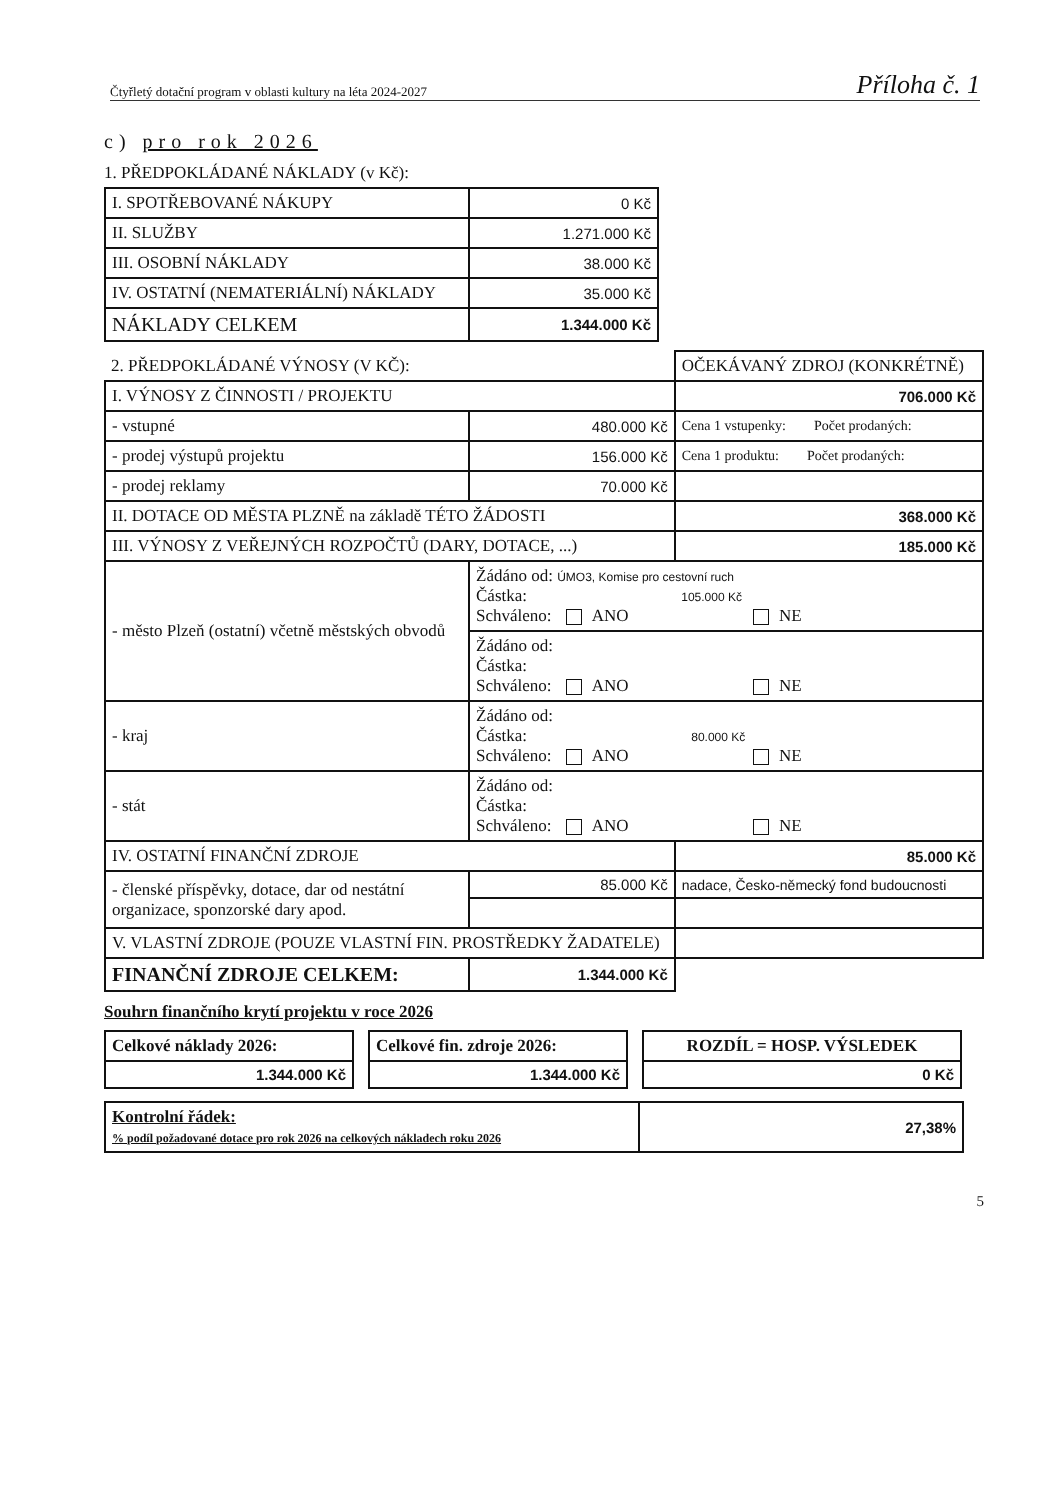Čtyřletý dotační program v oblasti kultury na léta 2024-2027 Příloha č. 1
c) pro rok 2026
1. PŘEDPOKLÁDANÉ NÁKLADY (v Kč):
| I. SPOTŘEBOVANÉ NÁKUPY | 0 Kč |
| II. SLUŽBY | 1.271.000 Kč |
| III. OSOBNÍ NÁKLADY | 38.000 Kč |
| IV. OSTATNÍ (NEMATERIÁLNÍ) NÁKLADY | 35.000 Kč |
| NÁKLADY CELKEM | 1.344.000 Kč |
| 2. PŘEDPOKLÁDANÉ VÝNOSY (V KČ): | | OČEKÁVANÝ ZDROJ (KONKRÉTNĚ) |
| I. VÝNOSY Z ČINNOSTI / PROJEKTU | | 706.000 Kč |
| - vstupné | 480.000 Kč | Cena 1 vstupenky: Počet prodaných: |
| - prodej výstupů projektu | 156.000 Kč | Cena 1 produktu: Počet prodaných: |
| - prodej reklamy | 70.000 Kč | |
| II. DOTACE OD MĚSTA PLZNĚ na základě TÉTO ŽÁDOSTI | | 368.000 Kč |
| III. VÝNOSY Z VEŘEJNÝCH ROZPOČTŮ (DARY, DOTACE, ...) | | 185.000 Kč |
| - město Plzeň (ostatní) včetně městských obvodů | Žádáno od: ÚMO3, Komise pro cestovní ruch Částka: 105.000 Kč Schváleno: ANO NE | |
| | Žádáno od: Částka: Schváleno: ANO NE | |
| - kraj | Žádáno od: Částka: 80.000 Kč Schváleno: ANO NE | |
| - stát | Žádáno od: Částka: Schváleno: ANO NE | |
| IV. OSTATNÍ FINANČNÍ ZDROJE | | 85.000 Kč |
| - členské příspěvky, dotace, dar od nestátní organizace, sponzorské dary apod. | 85.000 Kč | nadace, Česko-německý fond budoucnosti |
| V. VLASTNÍ ZDROJE (POUZE VLASTNÍ FIN. PROSTŘEDKY ŽADATELE) | | |
| FINANČNÍ ZDROJE CELKEM: | 1.344.000 Kč | |
Souhrn finančního krytí projektu v roce 2026
| Celkové náklady 2026: |
| 1.344.000 Kč |
| Celkové fin. zdroje 2026: |
| 1.344.000 Kč |
| ROZDÍL = HOSP. VÝSLEDEK |
| 0 Kč |
| Kontrolní řádek: % podíl požadované dotace pro rok 2026 na celkových nákladech roku 2026 | 27,38% |
5